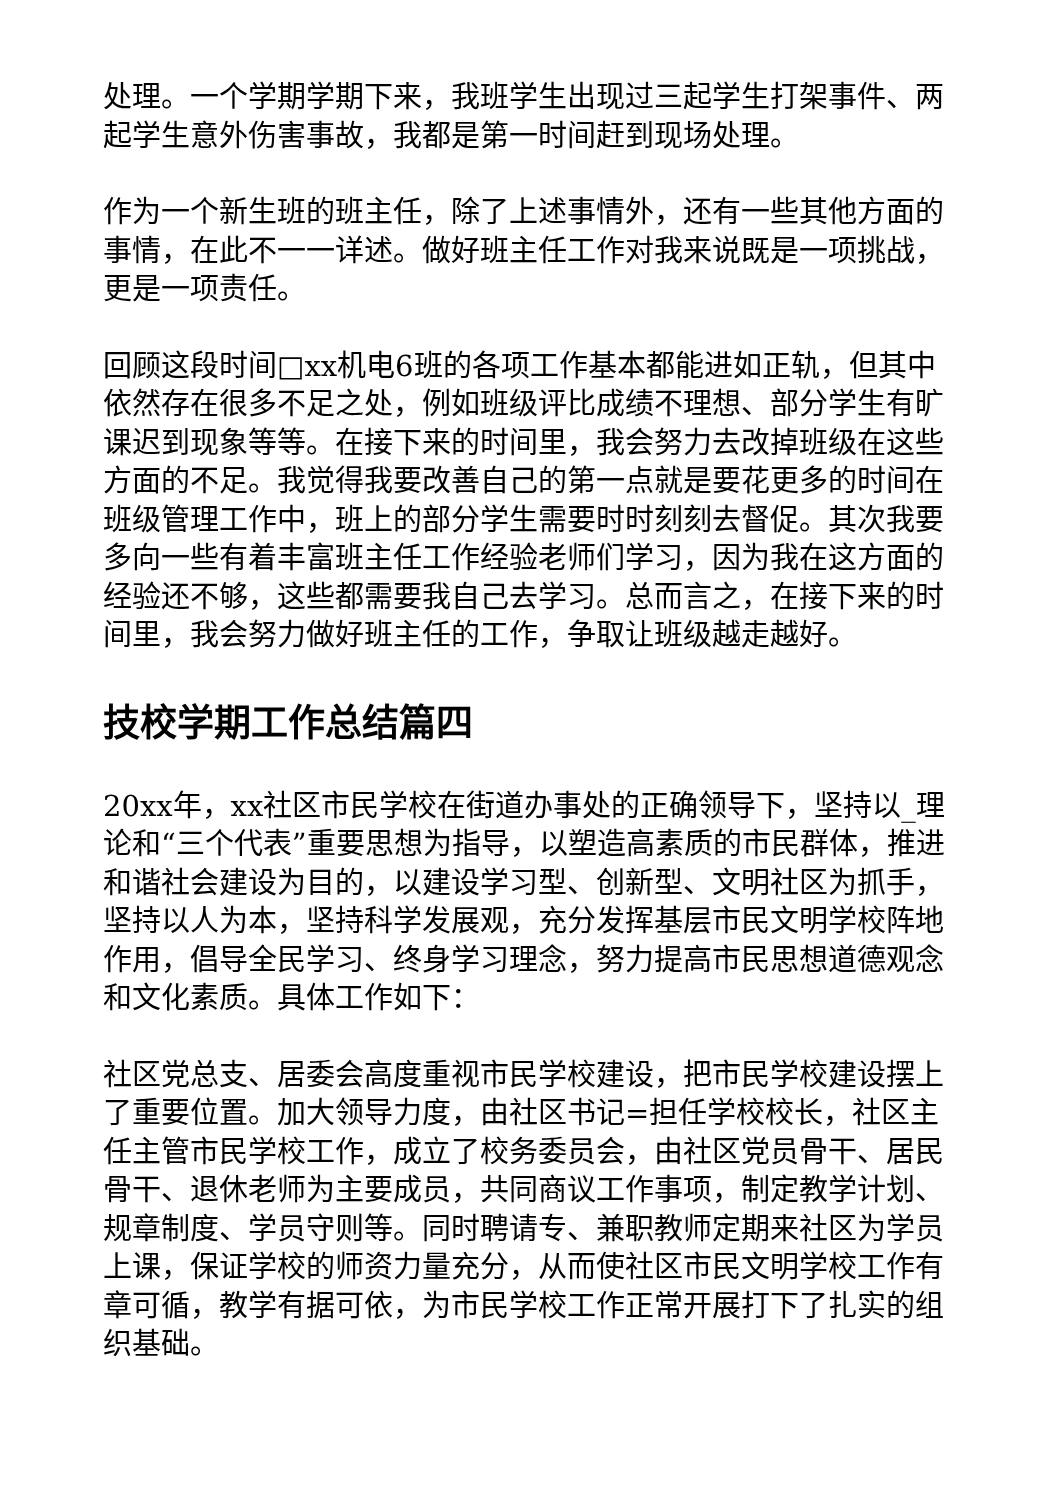处理。一个学期学期下来，我班学生出现过三起学生打架事件、两起学生意外伤害事故，我都是第一时间赶到现场处理。
作为一个新生班的班主任，除了上述事情外，还有一些其他方面的事情，在此不一一详述。做好班主任工作对我来说既是一项挑战，更是一项责任。
回顾这段时间□xx机电6班的各项工作基本都能进如正轨，但其中依然存在很多不足之处，例如班级评比成绩不理想、部分学生有旷课迟到现象等等。在接下来的时间里，我会努力去改掉班级在这些方面的不足。我觉得我要改善自己的第一点就是要花更多的时间在班级管理工作中，班上的部分学生需要时时刻刻去督促。其次我要多向一些有着丰富班主任工作经验老师们学习，因为我在这方面的经验还不够，这些都需要我自己去学习。总而言之，在接下来的时间里，我会努力做好班主任的工作，争取让班级越走越好。
技校学期工作总结篇四
20xx年，xx社区市民学校在街道办事处的正确领导下，坚持以_理论和“三个代表”重要思想为指导，以塑造高素质的市民群体，推进和谐社会建设为目的，以建设学习型、创新型、文明社区为抓手，坚持以人为本，坚持科学发展观，充分发挥基层市民文明学校阵地作用，倡导全民学习、终身学习理念，努力提高市民思想道德观念和文化素质。具体工作如下：
社区党总支、居委会高度重视市民学校建设，把市民学校建设摆上了重要位置。加大领导力度，由社区书记=担任学校校长，社区主任主管市民学校工作，成立了校务委员会，由社区党员骨干、居民骨干、退休老师为主要成员，共同商议工作事项，制定教学计划、规章制度、学员守则等。同时聘请专、兼职教师定期来社区为学员上课，保证学校的师资力量充分，从而使社区市民文明学校工作有章可循，教学有据可依，为市民学校工作正常开展打下了扎实的组织基础。